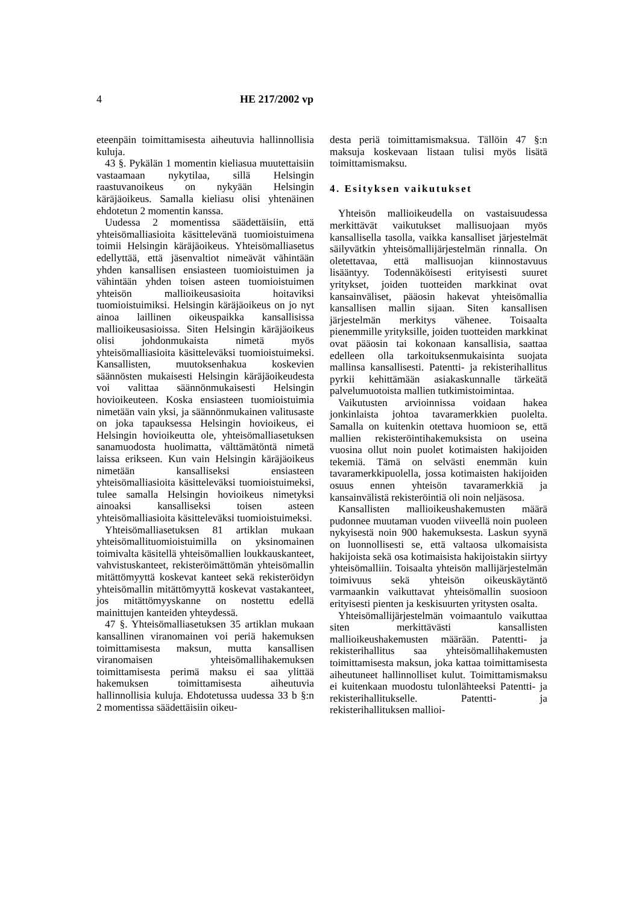4 HE 217/2002 vp
eteenpäin toimittamisesta aiheutuvia hallinnollisia kuluja.
43 §. Pykälän 1 momentin kieliasua muutettaisiin vastaamaan nykytilaa, sillä Helsingin raastuvanoikeus on nykyään Helsingin käräjäoikeus. Samalla kieliasu olisi yhtenäinen ehdotetun 2 momentin kanssa.
Uudessa 2 momentissa säädettäisiin, että yhteisömalliasioita käsittelevänä tuomioistuimena toimii Helsingin käräjäoikeus. Yhteisömalliasetus edellyttää, että jäsenvaltiot nimeävät vähintään yhden kansallisen ensiasteen tuomioistuimen ja vähintään yhden toisen asteen tuomioistuimen yhteisön mallioikeusasioita hoitaviksi tuomioistuimiksi. Helsingin käräjäoikeus on jo nyt ainoa laillinen oikeuspaikka kansallisissa mallioikeusasioissa. Siten Helsingin käräjäoikeus olisi johdonmukaista nimetä myös yhteisömalliasioita käsitteleväksi tuomioistuimeksi. Kansallisten, muutoksenhakua koskevien säännösten mukaisesti Helsingin käräjäoikeudesta voi valittaa säännönmukaisesti Helsingin hovioikeuteen. Koska ensiasteen tuomioistuimia nimetään vain yksi, ja säännönmukainen valitusaste on joka tapauksessa Helsingin hovioikeus, ei Helsingin hovioikeutta ole, yhteisömalliasetuksen sanamuodosta huolimatta, välttämätöntä nimetä laissa erikseen. Kun vain Helsingin käräjäoikeus nimetään kansalliseksi ensiasteen yhteisömalliasioita käsitteleväksi tuomioistuimeksi, tulee samalla Helsingin hovioikeus nimetyksi ainoaksi kansalliseksi toisen asteen yhteisömalliasioita käsitteleväksi tuomioistuimeksi.
Yhteisömalliasetuksen 81 artiklan mukaan yhteisömallituomioistuimilla on yksinomainen toimivalta käsitellä yhteisömallien loukkauskanteet, vahvistuskanteet, rekisteröimättömän yhteisömallin mitättömyyttä koskevat kanteet sekä rekisteröidyn yhteisömallin mitättömyyttä koskevat vastakanteet, jos mitättömyyskanne on nostettu edellä mainittujen kanteiden yhteydessä.
47 §. Yhteisömalliasetuksen 35 artiklan mukaan kansallinen viranomainen voi periä hakemuksen toimittamisesta maksun, mutta kansallisen viranomaisen yhteisömallihakemuksen toimittamisesta perimä maksu ei saa ylittää hakemuksen toimittamisesta aiheutuvia hallinnollisia kuluja. Ehdotetussa uudessa 33 b §:n 2 momentissa säädettäisiin oikeu-
desta periä toimittamismaksua. Tällöin 47 §:n maksuja koskevaan listaan tulisi myös lisätä toimittamismaksu.
4. Esityksen vaikutukset
Yhteisön mallioikeudella on vastaisuudessa merkittävät vaikutukset mallisuojaan myös kansallisella tasolla, vaikka kansalliset järjestelmät säilyvätkin yhteisömallijärjestelmän rinnalla. On oletettavaa, että mallisuojan kiinnostavuus lisääntyy. Todennäköisesti erityisesti suuret yritykset, joiden tuotteiden markkinat ovat kansainväliset, pääosin hakevat yhteisömallia kansallisen mallin sijaan. Siten kansallisen järjestelmän merkitys vähenee. Toisaalta pienemmille yrityksille, joiden tuotteiden markkinat ovat pääosin tai kokonaan kansallisia, saattaa edelleen olla tarkoituksenmukaisinta suojata mallinsa kansallisesti. Patentti- ja rekisterihallitus pyrkii kehittämään asiakaskunnalle tärkeätä palvelumuotoista mallien tutkimistoimintaa.
Vaikutusten arvioinnissa voidaan hakea jonkinlaista johtoa tavaramerkkien puolelta. Samalla on kuitenkin otettava huomioon se, että mallien rekisteröintihakemuksista on useina vuosina ollut noin puolet kotimaisten hakijoiden tekemiä. Tämä on selvästi enemmän kuin tavaramerkkipuolella, jossa kotimaisten hakijoiden osuus ennen yhteisön tavaramerkkiä ja kansainvälistä rekisteröintiä oli noin neljäsosa.
Kansallisten mallioikeushakemusten määrä pudonnee muutaman vuoden viiveellä noin puoleen nykyisestä noin 900 hakemuksesta. Laskun syynä on luonnollisesti se, että valtaosa ulkomaisista hakijoista sekä osa kotimaisista hakijoistakin siirtyy yhteisömalliin. Toisaalta yhteisön mallijärjestelmän toimivuus sekä yhteisön oikeuskäytäntö varmaankin vaikuttavat yhteisömallin suosioon erityisesti pienten ja keskisuurten yritysten osalta.
Yhteisömallijärjestelmän voimaantulo vaikuttaa siten merkittävästi kansallisten mallioikeushakemusten määrään. Patentti- ja rekisterihallitus saa yhteisömallihakemusten toimittamisesta maksun, joka kattaa toimittamisesta aiheutuneet hallinnolliset kulut. Toimittamismaksu ei kuitenkaan muodostu tulonlähteeksi Patentti- ja rekisterihallitukselle. Patentti- ja rekisterihallituksen mallioi-